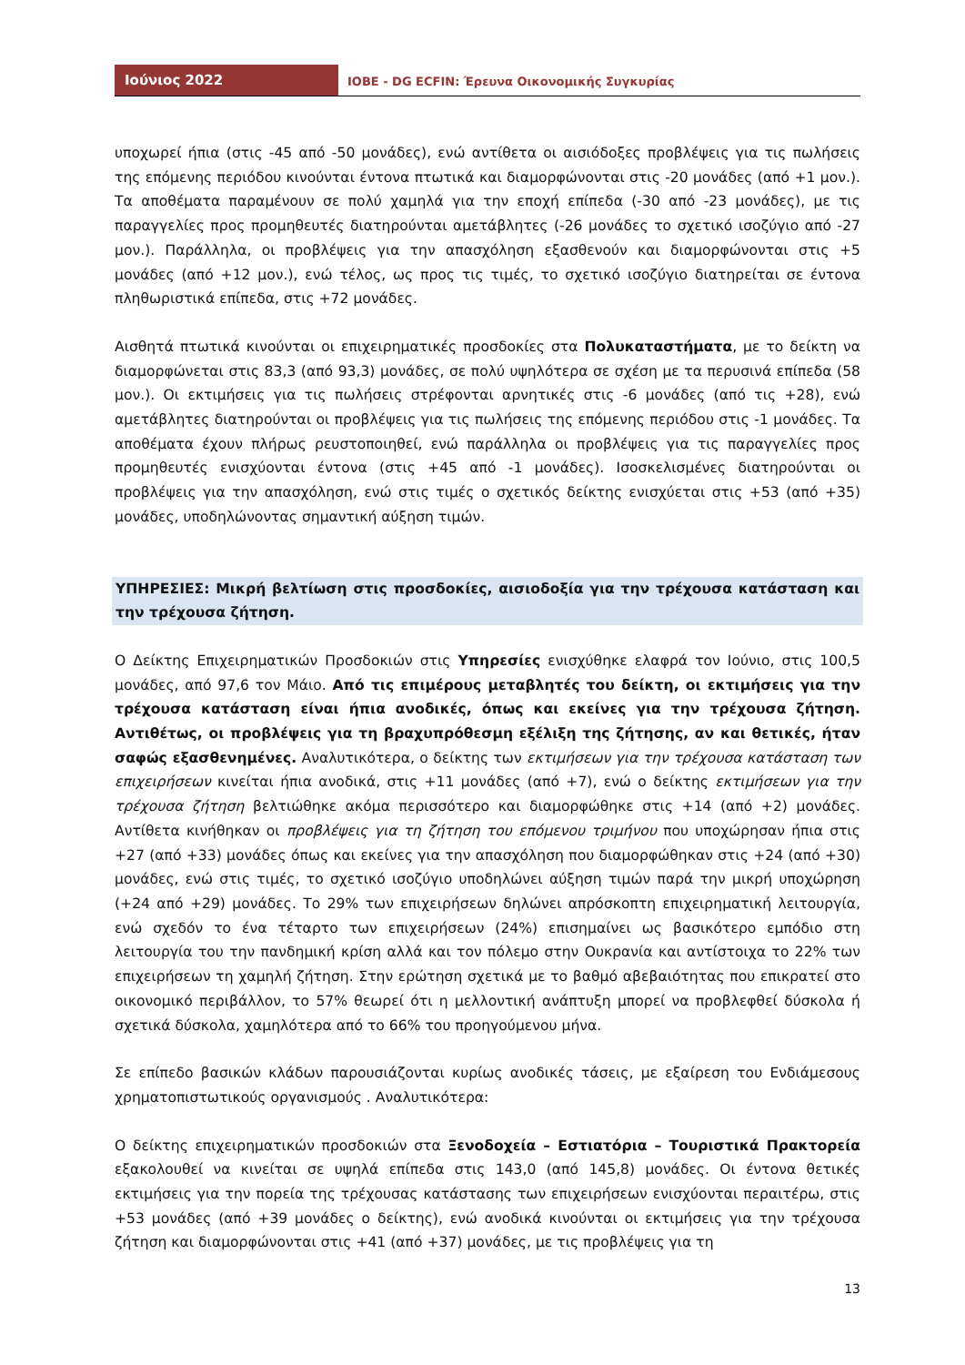Ιούνιος 2022
ΙΟΒΕ - DG ECFIN: Έρευνα Οικονομικής Συγκυρίας
υποχωρεί ήπια (στις -45 από -50 μονάδες), ενώ αντίθετα οι αισιόδοξες προβλέψεις για τις πωλήσεις της επόμενης περιόδου κινούνται έντονα πτωτικά και διαμορφώνονται στις -20 μονάδες (από +1 μον.). Τα αποθέματα παραμένουν σε πολύ χαμηλά για την εποχή επίπεδα (-30 από -23 μονάδες), με τις παραγγελίες προς προμηθευτές διατηρούνται αμετάβλητες (-26 μονάδες το σχετικό ισοζύγιο από -27 μον.). Παράλληλα, οι προβλέψεις για την απασχόληση εξασθενούν και διαμορφώνονται στις +5 μονάδες (από +12 μον.), ενώ τέλος, ως προς τις τιμές, το σχετικό ισοζύγιο διατηρείται σε έντονα πληθωριστικά επίπεδα, στις +72 μονάδες.
Αισθητά πτωτικά κινούνται οι επιχειρηματικές προσδοκίες στα Πολυκαταστήματα, με το δείκτη να διαμορφώνεται στις 83,3 (από 93,3) μονάδες, σε πολύ υψηλότερα σε σχέση με τα περυσινά επίπεδα (58 μον.). Οι εκτιμήσεις για τις πωλήσεις στρέφονται αρνητικές στις -6 μονάδες (από τις +28), ενώ αμετάβλητες διατηρούνται οι προβλέψεις για τις πωλήσεις της επόμενης περιόδου στις -1 μονάδες. Τα αποθέματα έχουν πλήρως ρευστοποιηθεί, ενώ παράλληλα οι προβλέψεις για τις παραγγελίες προς προμηθευτές ενισχύονται έντονα (στις +45 από -1 μονάδες). Ισοσκελισμένες διατηρούνται οι προβλέψεις για την απασχόληση, ενώ στις τιμές ο σχετικός δείκτης ενισχύεται στις +53 (από +35) μονάδες, υποδηλώνοντας σημαντική αύξηση τιμών.
ΥΠΗΡΕΣΙΕΣ: Μικρή βελτίωση στις προσδοκίες, αισιοδοξία για την τρέχουσα κατάσταση και την τρέχουσα ζήτηση.
Ο Δείκτης Επιχειρηματικών Προσδοκιών στις Υπηρεσίες ενισχύθηκε ελαφρά τον Ιούνιο, στις 100,5 μονάδες, από 97,6 τον Μάιο. Από τις επιμέρους μεταβλητές του δείκτη, οι εκτιμήσεις για την τρέχουσα κατάσταση είναι ήπια ανοδικές, όπως και εκείνες για την τρέχουσα ζήτηση. Αντιθέτως, οι προβλέψεις για τη βραχυπρόθεσμη εξέλιξη της ζήτησης, αν και θετικές, ήταν σαφώς εξασθενημένες. Αναλυτικότερα, ο δείκτης των εκτιμήσεων για την τρέχουσα κατάσταση των επιχειρήσεων κινείται ήπια ανοδικά, στις +11 μονάδες (από +7), ενώ ο δείκτης εκτιμήσεων για την τρέχουσα ζήτηση βελτιώθηκε ακόμα περισσότερο και διαμορφώθηκε στις +14 (από +2) μονάδες. Αντίθετα κινήθηκαν οι προβλέψεις για τη ζήτηση του επόμενου τριμήνου που υποχώρησαν ήπια στις +27 (από +33) μονάδες όπως και εκείνες για την απασχόληση που διαμορφώθηκαν στις +24 (από +30) μονάδες, ενώ στις τιμές, το σχετικό ισοζύγιο υποδηλώνει αύξηση τιμών παρά την μικρή υποχώρηση (+24 από +29) μονάδες. Το 29% των επιχειρήσεων δηλώνει απρόσκοπτη επιχειρηματική λειτουργία, ενώ σχεδόν το ένα τέταρτο των επιχειρήσεων (24%) επισημαίνει ως βασικότερο εμπόδιο στη λειτουργία του την πανδημική κρίση αλλά και τον πόλεμο στην Ουκρανία και αντίστοιχα το 22% των επιχειρήσεων τη χαμηλή ζήτηση. Στην ερώτηση σχετικά με το βαθμό αβεβαιότητας που επικρατεί στο οικονομικό περιβάλλον, το 57% θεωρεί ότι η μελλοντική ανάπτυξη μπορεί να προβλεφθεί δύσκολα ή σχετικά δύσκολα, χαμηλότερα από το 66% του προηγούμενου μήνα.
Σε επίπεδο βασικών κλάδων παρουσιάζονται κυρίως ανοδικές τάσεις, με εξαίρεση του Ενδιάμεσους χρηματοπιστωτικούς οργανισμούς . Αναλυτικότερα:
Ο δείκτης επιχειρηματικών προσδοκιών στα Ξενοδοχεία – Εστιατόρια – Τουριστικά Πρακτορεία εξακολουθεί να κινείται σε υψηλά επίπεδα στις 143,0 (από 145,8) μονάδες. Οι έντονα θετικές εκτιμήσεις για την πορεία της τρέχουσας κατάστασης των επιχειρήσεων ενισχύονται περαιτέρω, στις +53 μονάδες (από +39 μονάδες ο δείκτης), ενώ ανοδικά κινούνται οι εκτιμήσεις για την τρέχουσα ζήτηση και διαμορφώνονται στις +41 (από +37) μονάδες, με τις προβλέψεις για τη
13